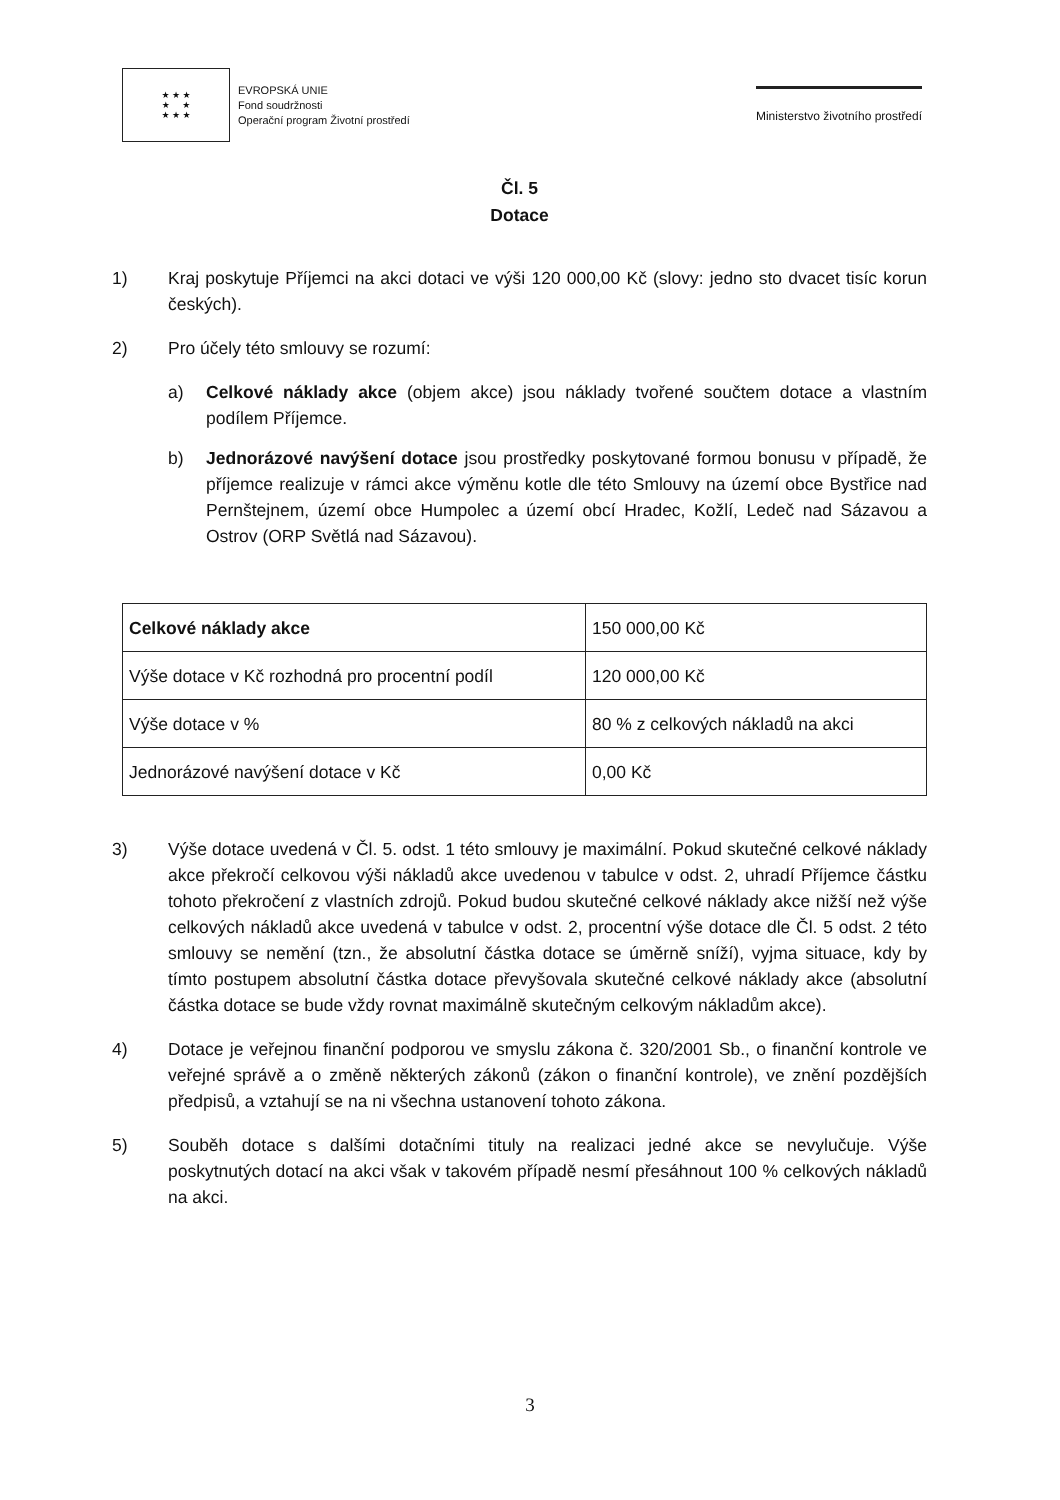★ ★ ★
★ ★
★ ★ ★
EVROPSKÁ UNIE
Fond soudržnosti
Operační program Životní prostředí
Ministerstvo životního prostředí
Čl. 5
Dotace
1) Kraj poskytuje Příjemci na akci dotaci ve výši 120 000,00 Kč (slovy: jedno sto dvacet tisíc korun českých).
2) Pro účely této smlouvy se rozumí:
a) Celkové náklady akce (objem akce) jsou náklady tvořené součtem dotace a vlastním podílem Příjemce.
b) Jednorázové navýšení dotace jsou prostředky poskytované formou bonusu v případě, že příjemce realizuje v rámci akce výměnu kotle dle této Smlouvy na území obce Bystřice nad Pernštejnem, území obce Humpolec a území obcí Hradec, Kožlí, Ledeč nad Sázavou a Ostrov (ORP Světlá nad Sázavou).
| Celkové náklady akce | 150 000,00 Kč |
| Výše dotace v Kč rozhodná pro procentní podíl | 120 000,00 Kč |
| Výše dotace v % | 80 % z celkových nákladů na akci |
| Jednorázové navýšení dotace v Kč | 0,00 Kč |
3) Výše dotace uvedená v Čl. 5. odst. 1 této smlouvy je maximální. Pokud skutečné celkové náklady akce překročí celkovou výši nákladů akce uvedenou v tabulce v odst. 2, uhradí Příjemce částku tohoto překročení z vlastních zdrojů. Pokud budou skutečné celkové náklady akce nižší než výše celkových nákladů akce uvedená v tabulce v odst. 2, procentní výše dotace dle Čl. 5 odst. 2 této smlouvy se nemění (tzn., že absolutní částka dotace se úměrně sníží), vyjma situace, kdy by tímto postupem absolutní částka dotace převyšovala skutečné celkové náklady akce (absolutní částka dotace se bude vždy rovnat maximálně skutečným celkovým nákladům akce).
4) Dotace je veřejnou finanční podporou ve smyslu zákona č. 320/2001 Sb., o finanční kontrole ve veřejné správě a o změně některých zákonů (zákon o finanční kontrole), ve znění pozdějších předpisů, a vztahují se na ni všechna ustanovení tohoto zákona.
5) Souběh dotace s dalšími dotačními tituly na realizaci jedné akce se nevylučuje. Výše poskytnutých dotací na akci však v takovém případě nesmí přesáhnout 100 % celkových nákladů na akci.
3